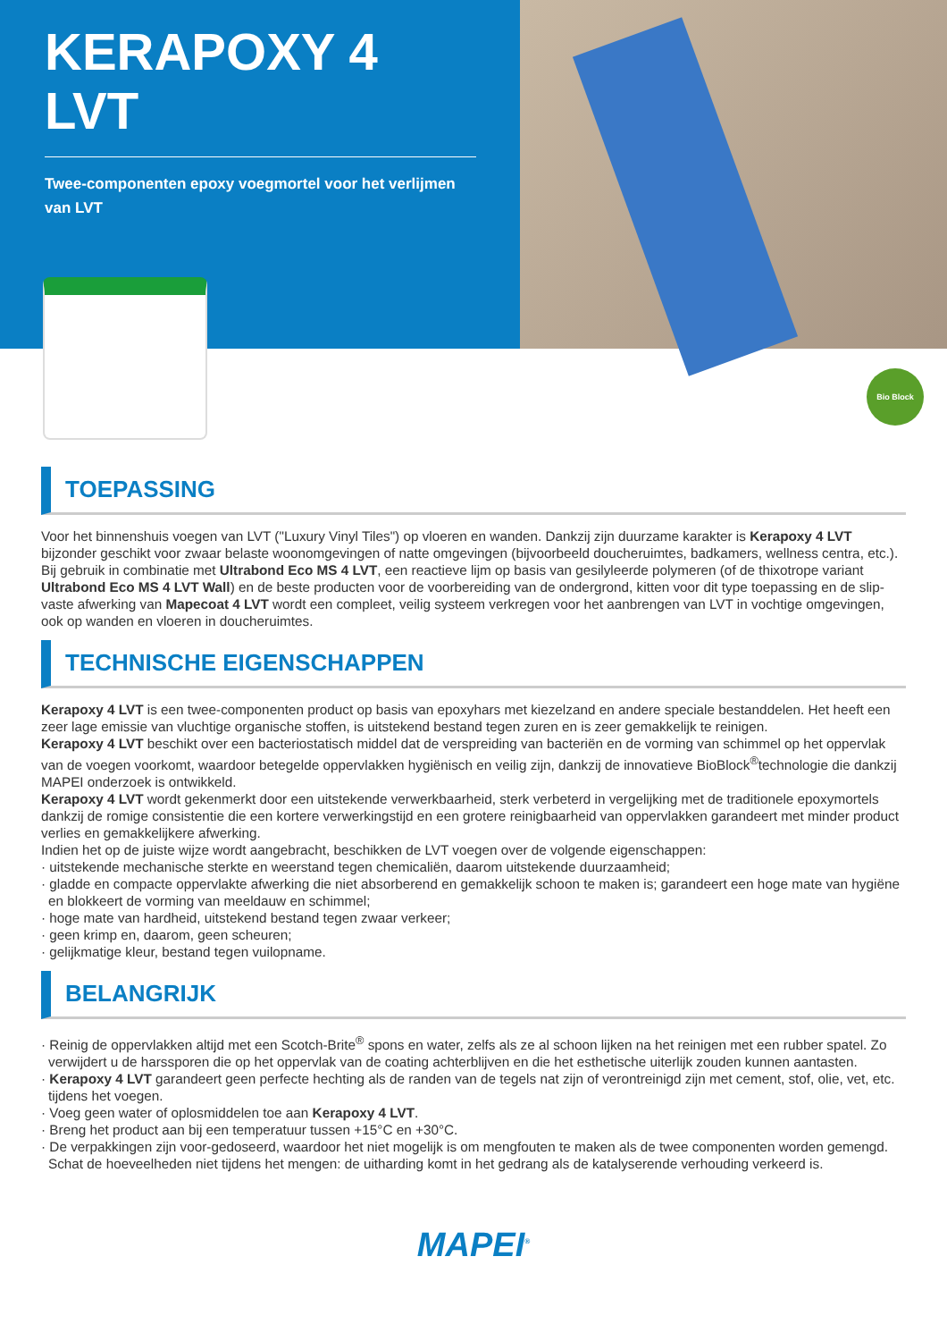KERAPOXY 4
LVT
Twee-componenten epoxy voegmortel voor het verlijmen van LVT
Bio Block
TOEPASSING
Voor het binnenshuis voegen van LVT ("Luxury Vinyl Tiles") op vloeren en wanden. Dankzij zijn duurzame karakter is Kerapoxy 4 LVT bijzonder geschikt voor zwaar belaste woonomgevingen of natte omgevingen (bijvoorbeeld doucheruimtes, badkamers, wellness centra, etc.).
Bij gebruik in combinatie met Ultrabond Eco MS 4 LVT, een reactieve lijm op basis van gesilyleerde polymeren (of de thixotrope variant Ultrabond Eco MS 4 LVT Wall) en de beste producten voor de voorbereiding van de ondergrond, kitten voor dit type toepassing en de slip-vaste afwerking van Mapecoat 4 LVT wordt een compleet, veilig systeem verkregen voor het aanbrengen van LVT in vochtige omgevingen, ook op wanden en vloeren in doucheruimtes.
TECHNISCHE EIGENSCHAPPEN
Kerapoxy 4 LVT is een twee-componenten product op basis van epoxyhars met kiezelzand en andere speciale bestanddelen. Het heeft een zeer lage emissie van vluchtige organische stoffen, is uitstekend bestand tegen zuren en is zeer gemakkelijk te reinigen.
Kerapoxy 4 LVT beschikt over een bacteriostatisch middel dat de verspreiding van bacteriën en de vorming van schimmel op het oppervlak van de voegen voorkomt, waardoor betegelde oppervlakken hygiënisch en veilig zijn, dankzij de innovatieve BioBlock<sup>®</sup>technologie die dankzij MAPEI onderzoek is ontwikkeld.
Kerapoxy 4 LVT wordt gekenmerkt door een uitstekende verwerkbaarheid, sterk verbeterd in vergelijking met de traditionele epoxymortels dankzij de romige consistentie die een kortere verwerkingstijd en een grotere reinigbaarheid van oppervlakken garandeert met minder product verlies en gemakkelijkere afwerking.
Indien het op de juiste wijze wordt aangebracht, beschikken de LVT voegen over de volgende eigenschappen:
· uitstekende mechanische sterkte en weerstand tegen chemicaliën, daarom uitstekende duurzaamheid;
· gladde en compacte oppervlakte afwerking die niet absorberend en gemakkelijk schoon te maken is; garandeert een hoge mate van hygiëne en blokkeert de vorming van meeldauw en schimmel;
· hoge mate van hardheid, uitstekend bestand tegen zwaar verkeer;
· geen krimp en, daarom, geen scheuren;
· gelijkmatige kleur, bestand tegen vuilopname.
BELANGRIJK
· Reinig de oppervlakken altijd met een Scotch-Brite<sup>®</sup> spons en water, zelfs als ze al schoon lijken na het reinigen met een rubber spatel. Zo verwijdert u de harssporen die op het oppervlak van de coating achterblijven en die het esthetische uiterlijk zouden kunnen aantasten.
· Kerapoxy 4 LVT garandeert geen perfecte hechting als de randen van de tegels nat zijn of verontreinigd zijn met cement, stof, olie, vet, etc. tijdens het voegen.
· Voeg geen water of oplosmiddelen toe aan Kerapoxy 4 LVT.
· Breng het product aan bij een temperatuur tussen +15°C en +30°C.
· De verpakkingen zijn voor-gedoseerd, waardoor het niet mogelijk is om mengfouten te maken als de twee componenten worden gemengd. Schat de hoeveelheden niet tijdens het mengen: de uitharding komt in het gedrang als de katalyserende verhouding verkeerd is.
MAPEI<sup>®</sup>